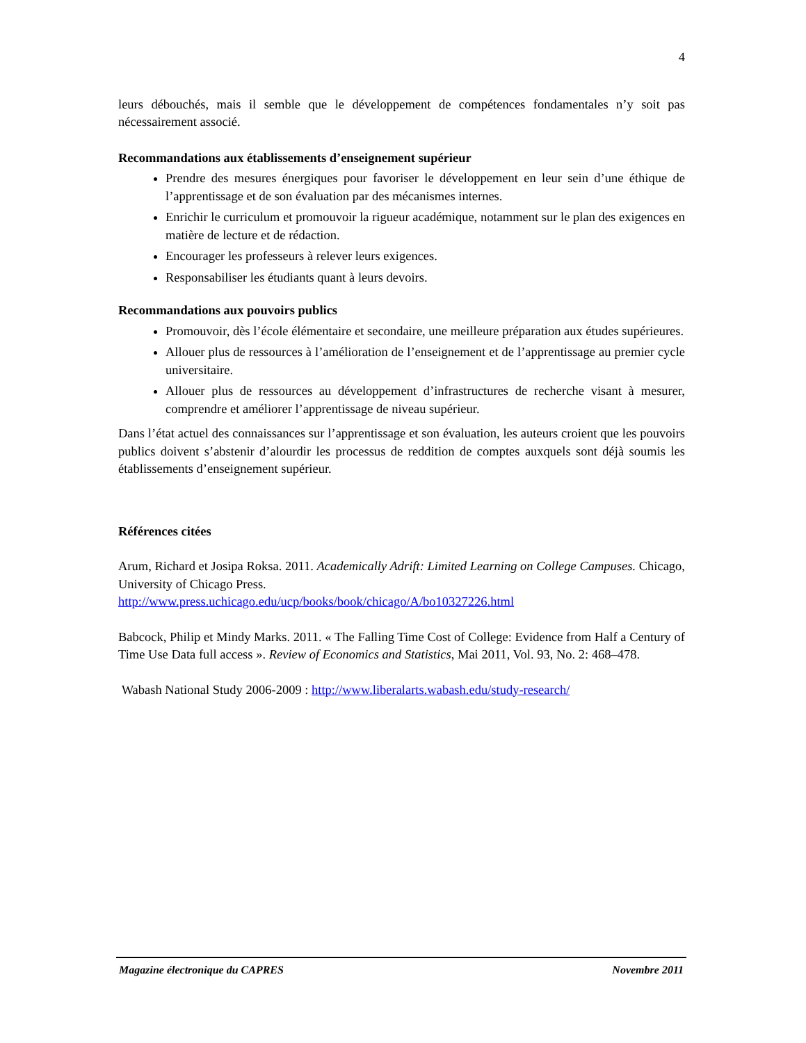4
leurs débouchés, mais il semble que le développement de compétences fondamentales n’y soit pas nécessairement associé.
Recommandations aux établissements d’enseignement supérieur
Prendre des mesures énergiques pour favoriser le développement en leur sein d’une éthique de l’apprentissage et de son évaluation par des mécanismes internes.
Enrichir le curriculum et promouvoir la rigueur académique, notamment sur le plan des exigences en matière de lecture et de rédaction.
Encourager les professeurs à relever leurs exigences.
Responsabiliser les étudiants quant à leurs devoirs.
Recommandations aux pouvoirs publics
Promouvoir, dès l’école élémentaire et secondaire, une meilleure préparation aux études supérieures.
Allouer plus de ressources à l’amélioration de l’enseignement et de l’apprentissage au premier cycle universitaire.
Allouer plus de ressources au développement d’infrastructures de recherche visant à mesurer, comprendre et améliorer l’apprentissage de niveau supérieur.
Dans l’état actuel des connaissances sur l’apprentissage et son évaluation, les auteurs croient que les pouvoirs publics doivent s’abstenir d’alourdir les processus de reddition de comptes auxquels sont déjà soumis les établissements d’enseignement supérieur.
Références citées
Arum, Richard et Josipa Roksa. 2011. Academically Adrift: Limited Learning on College Campuses. Chicago, University of Chicago Press.
http://www.press.uchicago.edu/ucp/books/book/chicago/A/bo10327226.html
Babcock, Philip et Mindy Marks. 2011. « The Falling Time Cost of College: Evidence from Half a Century of Time Use Data full access ». Review of Economics and Statistics, Mai 2011, Vol. 93, No. 2: 468–478.
Wabash National Study 2006-2009 : http://www.liberalarts.wabash.edu/study-research/
Magazine électronique du CAPRES Novembre 2011